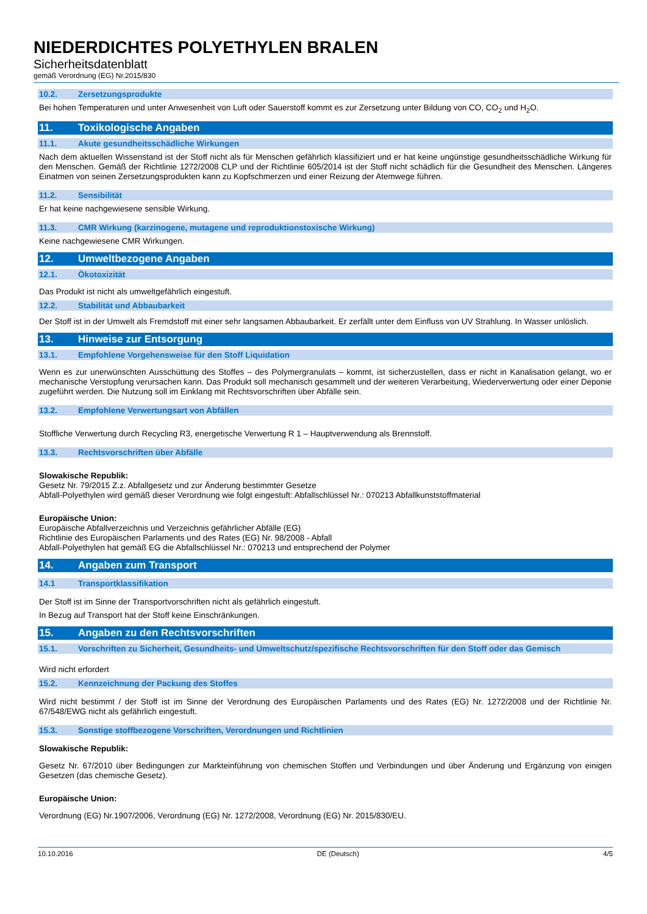NIEDERDICHTES POLYETHYLEN BRALEN
Sicherheitsdatenblatt
gemäß Verordnung (EG) Nr.2015/830
10.2. Zersetzungsprodukte
Bei hohen Temperaturen und unter Anwesenheit von Luft oder Sauerstoff kommt es zur Zersetzung unter Bildung von CO, CO<sub>2</sub> und H<sub>2</sub>O.
11. Toxikologische Angaben
11.1. Akute gesundheitsschädliche Wirkungen
Nach dem aktuellen Wissenstand ist der Stoff nicht als für Menschen gefährlich klassifiziert und er hat keine ungünstige gesundheitsschädliche Wirkung für den Menschen. Gemäß der Richtlinie 1272/2008 CLP und der Richtlinie 605/2014 ist der Stoff nicht schädlich für die Gesundheit des Menschen. Längeres Einatmen von seinen Zersetzungsprodukten kann zu Kopfschmerzen und einer Reizung der Atemwege führen.
11.2. Sensibilität
Er hat keine nachgewiesene sensible Wirkung.
11.3. CMR Wirkung (karzinogene, mutagene und reproduktionstoxische Wirkung)
Keine nachgewiesene CMR Wirkungen.
12. Umweltbezogene Angaben
12.1. Ökotoxizität
Das Produkt ist nicht als umweltgefährlich eingestuft.
12.2. Stabilität und Abbaubarkeit
Der Stoff ist in der Umwelt als Fremdstoff mit einer sehr langsamen Abbaubarkeit. Er zerfällt unter dem Einfluss von UV Strahlung. In Wasser unlöslich.
13. Hinweise zur Entsorgung
13.1. Empfohlene Vorgehensweise für den Stoff Liquidation
Wenn es zur unerwünschten Ausschüttung des Stoffes – des Polymergranulats – kommt, ist sicherzustellen, dass er nicht in Kanalisation gelangt, wo er mechanische Verstopfung verursachen kann. Das Produkt soll mechanisch gesammelt und der weiteren Verarbeitung, Wiederverwertung oder einer Deponie zugeführt werden. Die Nutzung soll im Einklang mit Rechtsvorschriften über Abfälle sein.
13.2. Empfohlene Verwertungsart von Abfällen
Stoffliche Verwertung durch Recycling R3, energetische Verwertung R 1 – Hauptverwendung als Brennstoff.
13.3. Rechtsvorschriften über Abfälle
Slowakische Republik:
Gesetz Nr. 79/2015 Z.z. Abfallgesetz und zur Änderung bestimmter Gesetze
Abfall-Polyethylen wird gemäß dieser Verordnung wie folgt eingestuft: Abfallschlüssel Nr.: 070213 Abfallkunststoffmaterial
Europäische Union:
Europäische Abfallverzeichnis und Verzeichnis gefährlicher Abfälle (EG)
Richtlinie des Europäischen Parlaments und des Rates (EG) Nr. 98/2008 - Abfall
Abfall-Polyethylen hat gemäß EG die Abfallschlüssel Nr.: 070213 und entsprechend der Polymer
14. Angaben zum Transport
14.1 Transportklassifikation
Der Stoff ist im Sinne der Transportvorschriften nicht als gefährlich eingestuft.
In Bezug auf Transport hat der Stoff keine Einschränkungen.
15. Angaben zu den Rechtsvorschriften
15.1. Vorschriften zu Sicherheit, Gesundheits- und Umweltschutz/spezifische Rechtsvorschriften für den Stoff oder das Gemisch
Wird nicht erfordert
15.2. Kennzeichnung der Packung des Stoffes
Wird nicht bestimmt / der Stoff ist im Sinne der Verordnung des Europäischen Parlaments und des Rates (EG) Nr. 1272/2008 und der Richtlinie Nr. 67/548/EWG nicht als gefährlich eingestuft.
15.3. Sonstige stoffbezogene Vorschriften, Verordnungen und Richtlinien
Slowakische Republik:
Gesetz Nr. 67/2010 über Bedingungen zur Markteinführung von chemischen Stoffen und Verbindungen und über Änderung und Ergänzung von einigen Gesetzen (das chemische Gesetz).
Europäische Union:
Verordnung (EG) Nr.1907/2006, Verordnung (EG) Nr. 1272/2008, Verordnung (EG) Nr. 2015/830/EU.
10.10.2016 DE (Deutsch) 4/5